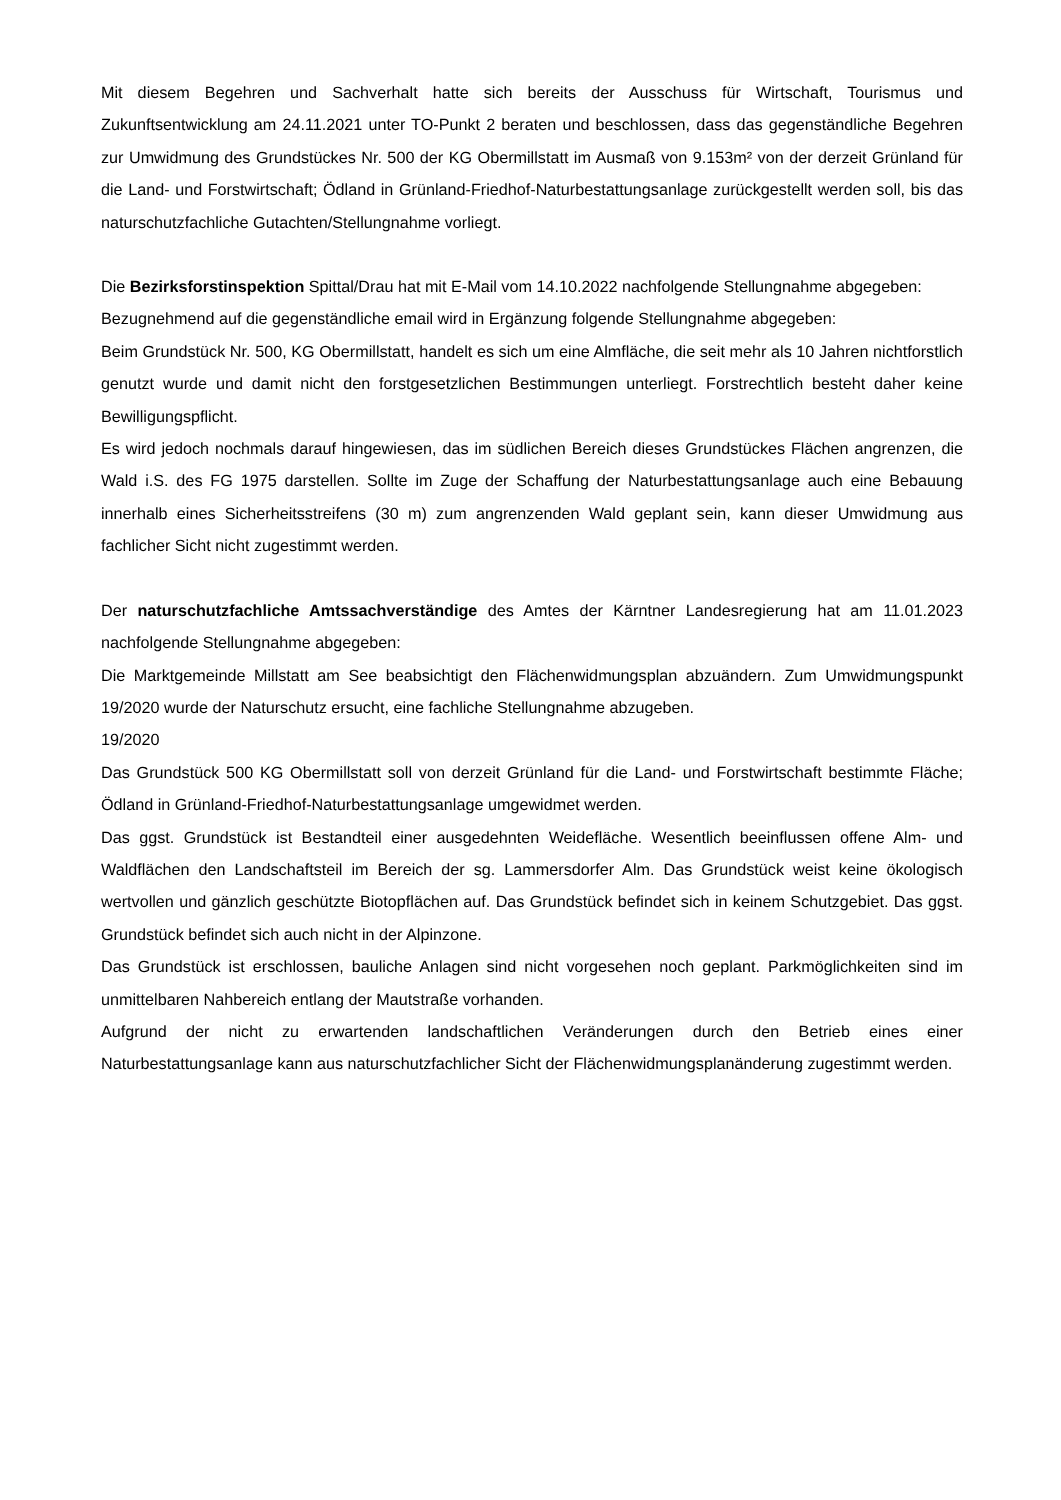Mit diesem Begehren und Sachverhalt hatte sich bereits der Ausschuss für Wirtschaft, Tourismus und Zukunftsentwicklung am 24.11.2021 unter TO-Punkt 2 beraten und beschlossen, dass das gegenständliche Begehren zur Umwidmung des Grundstückes Nr. 500 der KG Obermillstatt im Ausmaß von 9.153m² von der derzeit Grünland für die Land- und Forstwirtschaft; Ödland in Grünland-Friedhof-Naturbestattungsanlage zurückgestellt werden soll, bis das naturschutzfachliche Gutachten/Stellungnahme vorliegt.
Die Bezirksforstinspektion Spittal/Drau hat mit E-Mail vom 14.10.2022 nachfolgende Stellungnahme abgegeben:
Bezugnehmend auf die gegenständliche email wird in Ergänzung folgende Stellungnahme abgegeben:
Beim Grundstück Nr. 500, KG Obermillstatt, handelt es sich um eine Almfläche, die seit mehr als 10 Jahren nichtforstlich genutzt wurde und damit nicht den forstgesetzlichen Bestimmungen unterliegt. Forstrechtlich besteht daher keine Bewilligungspflicht.
Es wird jedoch nochmals darauf hingewiesen, das im südlichen Bereich dieses Grundstückes Flächen angrenzen, die Wald i.S. des FG 1975 darstellen. Sollte im Zuge der Schaffung der Naturbestattungsanlage auch eine Bebauung innerhalb eines Sicherheitsstreifens (30 m) zum angrenzenden Wald geplant sein, kann dieser Umwidmung aus fachlicher Sicht nicht zugestimmt werden.
Der naturschutzfachliche Amtssachverständige des Amtes der Kärntner Landesregierung hat am 11.01.2023 nachfolgende Stellungnahme abgegeben:
Die Marktgemeinde Millstatt am See beabsichtigt den Flächenwidmungsplan abzuändern. Zum Umwidmungspunkt 19/2020 wurde der Naturschutz ersucht, eine fachliche Stellungnahme abzugeben.
19/2020
Das Grundstück 500 KG Obermillstatt soll von derzeit Grünland für die Land- und Forstwirtschaft bestimmte Fläche; Ödland in Grünland-Friedhof-Naturbestattungsanlage umgewidmet werden.
Das ggst. Grundstück ist Bestandteil einer ausgedehnten Weidefläche. Wesentlich beeinflussen offene Alm- und Waldflächen den Landschaftsteil im Bereich der sg. Lammersdorfer Alm. Das Grundstück weist keine ökologisch wertvollen und gänzlich geschützte Biotopflächen auf. Das Grundstück befindet sich in keinem Schutzgebiet. Das ggst. Grundstück befindet sich auch nicht in der Alpinzone.
Das Grundstück ist erschlossen, bauliche Anlagen sind nicht vorgesehen noch geplant. Parkmöglichkeiten sind im unmittelbaren Nahbereich entlang der Mautstraße vorhanden.
Aufgrund der nicht zu erwartenden landschaftlichen Veränderungen durch den Betrieb eines einer Naturbestattungsanlage kann aus naturschutzfachlicher Sicht der Flächenwidmungsplanänderung zugestimmt werden.